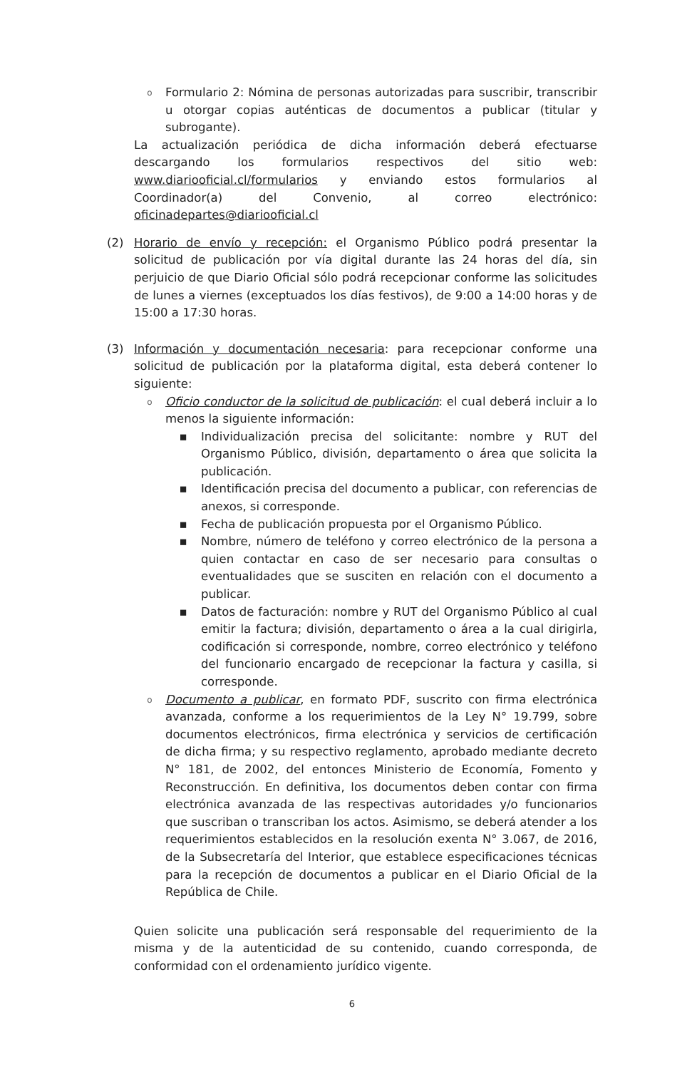o
Formulario 2: Nómina de personas autorizadas para suscribir, transcribir u otorgar copias auténticas de documentos a publicar (titular y subrogante).
La actualización periódica de dicha información deberá efectuarse descargando los formularios respectivos del sitio web: www.diariooficial.cl/formularios y enviando estos formularios al Coordinador(a) del Convenio, al correo electrónico: oficinadepartes@diariooficial.cl
(2) Horario de envío y recepción: el Organismo Público podrá presentar la solicitud de publicación por vía digital durante las 24 horas del día, sin perjuicio de que Diario Oficial sólo podrá recepcionar conforme las solicitudes de lunes a viernes (exceptuados los días festivos), de 9:00 a 14:00 horas y de 15:00 a 17:30 horas.
(3) Información y documentación necesaria: para recepcionar conforme una solicitud de publicación por la plataforma digital, esta deberá contener lo siguiente:
o
Oficio conductor de la solicitud de publicación: el cual deberá incluir a lo menos la siguiente información:
▪ Individualización precisa del solicitante: nombre y RUT del Organismo Público, división, departamento o área que solicita la publicación.
▪ Identificación precisa del documento a publicar, con referencias de anexos, si corresponde.
▪ Fecha de publicación propuesta por el Organismo Público.
▪ Nombre, número de teléfono y correo electrónico de la persona a quien contactar en caso de ser necesario para consultas o eventualidades que se susciten en relación con el documento a publicar.
▪ Datos de facturación: nombre y RUT del Organismo Público al cual emitir la factura; división, departamento o área a la cual dirigirla, codificación si corresponde, nombre, correo electrónico y teléfono del funcionario encargado de recepcionar la factura y casilla, si corresponde.
o
Documento a publicar, en formato PDF, suscrito con firma electrónica avanzada, conforme a los requerimientos de la Ley N° 19.799, sobre documentos electrónicos, firma electrónica y servicios de certificación de dicha firma; y su respectivo reglamento, aprobado mediante decreto N° 181, de 2002, del entonces Ministerio de Economía, Fomento y Reconstrucción. En definitiva, los documentos deben contar con firma electrónica avanzada de las respectivas autoridades y/o funcionarios que suscriban o transcriban los actos. Asimismo, se deberá atender a los requerimientos establecidos en la resolución exenta N° 3.067, de 2016, de la Subsecretaría del Interior, que establece especificaciones técnicas para la recepción de documentos a publicar en el Diario Oficial de la República de Chile.
Quien solicite una publicación será responsable del requerimiento de la misma y de la autenticidad de su contenido, cuando corresponda, de conformidad con el ordenamiento jurídico vigente.
6